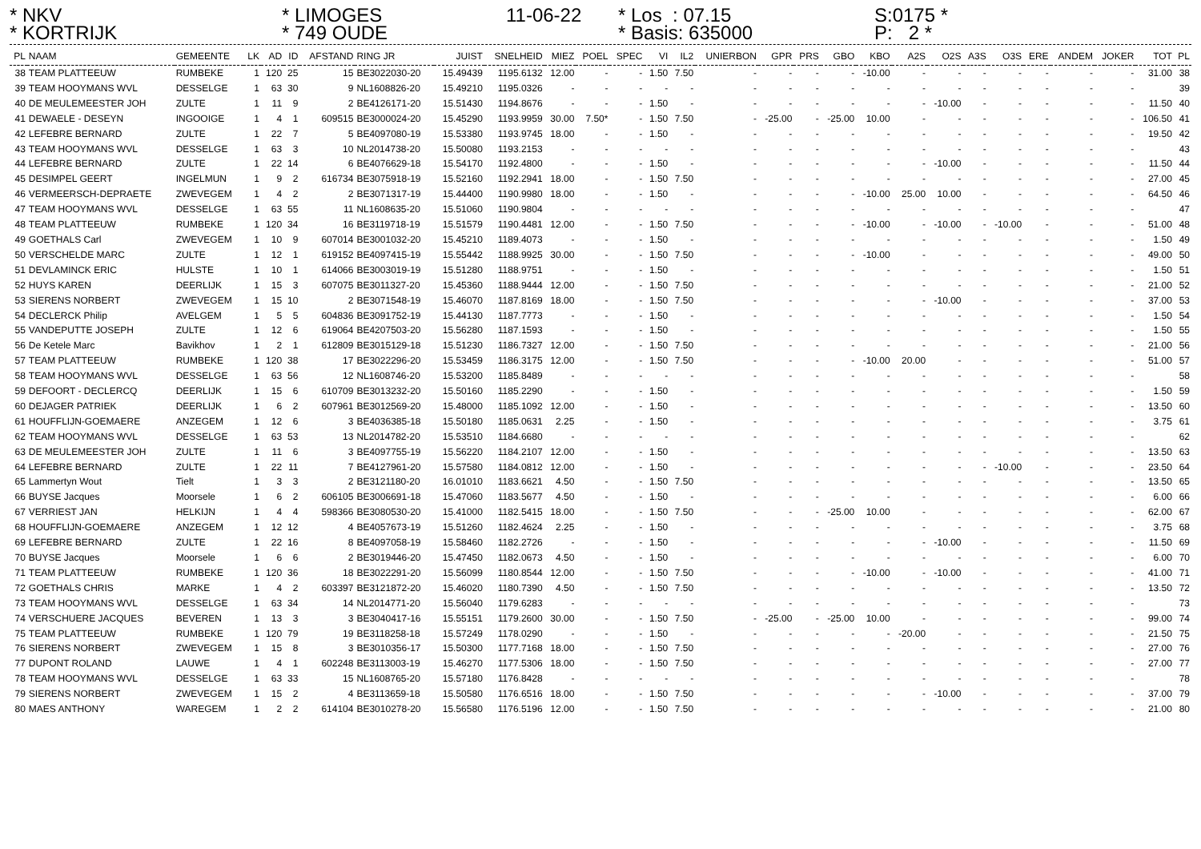* NKV
* LIMOGES
11-06-22
* Los : 07.15
S:0175 *
* KORTRIJK
* 749 OUDE
* Basis: 635000
P: 2 *
| PL | NAAM | GEMEENTE | LK | AD | ID | AFSTAND | RING JR | JUIST | SNELHEID | MIEZ | POEL | SPEC | VI | IL2 | UNIERBON | GPR | PRS | GBO | KBO | A2S | O2S | A3S | O3S | ERE | ANDEM | JOKER | TOT | PL |
| --- | --- | --- | --- | --- | --- | --- | --- | --- | --- | --- | --- | --- | --- | --- | --- | --- | --- | --- | --- | --- | --- | --- | --- | --- | --- | --- | --- | --- |
| 38 | TEAM PLATTEEUW | RUMBEKE | 1 | 120 | 25 | 15 | BE3022030-20 | 15.49439 | 1195.6132 | 12.00 | - | - | 1.50 | 7.50 | - | - | - | - | -10.00 | - | - | - | - | - | - | - | 31.00 | 38 |
| 39 | TEAM HOOYMANS WVL | DESSELGE | 1 | 63 | 30 | 9 | NL1608826-20 | 15.49210 | 1195.0326 | - | - | - | - | - | - | - | - | - | - | - | - | - | - | - | - | - | | 39 |
| 40 | DE MEULEMEESTER JOH | ZULTE | 1 | 11 | 9 | 2 | BE4126171-20 | 15.51430 | 1194.8676 | - | - | - | 1.50 | - | - | - | - | - | - | - | -10.00 | - | - | - | - | - | 11.50 | 40 |
| 41 | DEWAELE - DESEYN | INGOOIGE | 1 | 4 | 1 | 609515 | BE3000024-20 | 15.45290 | 1193.9959 | 30.00 | 7.50* | - | 1.50 | 7.50 | - | -25.00 | - | -25.00 | 10.00 | - | - | - | - | - | - | - | 106.50 | 41 |
| 42 | LEFEBRE BERNARD | ZULTE | 1 | 22 | 7 | 5 | BE4097080-19 | 15.53380 | 1193.9745 | 18.00 | - | - | 1.50 | - | - | - | - | - | - | - | - | - | - | - | - | - | 19.50 | 42 |
| 43 | TEAM HOOYMANS WVL | DESSELGE | 1 | 63 | 3 | 10 | NL2014738-20 | 15.50080 | 1193.2153 | - | - | - | - | - | - | - | - | - | - | - | - | - | - | - | - | - | | 43 |
| 44 | LEFEBRE BERNARD | ZULTE | 1 | 22 | 14 | 6 | BE4076629-18 | 15.54170 | 1192.4800 | - | - | - | 1.50 | - | - | - | - | - | - | - | -10.00 | - | - | - | - | - | 11.50 | 44 |
| 45 | DESIMPEL GEERT | INGELMUN | 1 | 9 | 2 | 616734 | BE3075918-19 | 15.52160 | 1192.2941 | 18.00 | - | - | 1.50 | 7.50 | - | - | - | - | - | - | - | - | - | - | - | - | 27.00 | 45 |
| 46 | VERMEERSCH-DEPRAETE | ZWEVEGEM | 1 | 4 | 2 | 2 | BE3071317-19 | 15.44400 | 1190.9980 | 18.00 | - | - | 1.50 | - | - | - | - | - | -10.00 | 25.00 | 10.00 | - | - | - | - | - | 64.50 | 46 |
| 47 | TEAM HOOYMANS WVL | DESSELGE | 1 | 63 | 55 | 11 | NL1608635-20 | 15.51060 | 1190.9804 | - | - | - | - | - | - | - | - | - | - | - | - | - | - | - | - | - | | 47 |
| 48 | TEAM PLATTEEUW | RUMBEKE | 1 | 120 | 34 | 16 | BE3119718-19 | 15.51579 | 1190.4481 | 12.00 | - | - | 1.50 | 7.50 | - | - | - | - | -10.00 | - | -10.00 | - | -10.00 | - | - | - | 51.00 | 48 |
| 49 | GOETHALS Carl | ZWEVEGEM | 1 | 10 | 9 | 607014 | BE3001032-20 | 15.45210 | 1189.4073 | - | - | - | 1.50 | - | - | - | - | - | - | - | - | - | - | - | - | - | 1.50 | 49 |
| 50 | VERSCHELDE MARC | ZULTE | 1 | 12 | 1 | 619152 | BE4097415-19 | 15.55442 | 1188.9925 | 30.00 | - | - | 1.50 | 7.50 | - | - | - | - | -10.00 | - | - | - | - | - | - | - | 49.00 | 50 |
| 51 | DEVLAMINCK ERIC | HULSTE | 1 | 10 | 1 | 614066 | BE3003019-19 | 15.51280 | 1188.9751 | - | - | - | 1.50 | - | - | - | - | - | - | - | - | - | - | - | - | - | 1.50 | 51 |
| 52 | HUYS KAREN | DEERLIJK | 1 | 15 | 3 | 607075 | BE3011327-20 | 15.45360 | 1188.9444 | 12.00 | - | - | 1.50 | 7.50 | - | - | - | - | - | - | - | - | - | - | - | - | 21.00 | 52 |
| 53 | SIERENS NORBERT | ZWEVEGEM | 1 | 15 | 10 | 2 | BE3071548-19 | 15.46070 | 1187.8169 | 18.00 | - | - | 1.50 | 7.50 | - | - | - | - | - | - | -10.00 | - | - | - | - | - | 37.00 | 53 |
| 54 | DECLERCK Philip | AVELGEM | 1 | 5 | 5 | 604836 | BE3091752-19 | 15.44130 | 1187.7773 | - | - | - | 1.50 | - | - | - | - | - | - | - | - | - | - | - | - | - | 1.50 | 54 |
| 55 | VANDEPUTTE JOSEPH | ZULTE | 1 | 12 | 6 | 619064 | BE4207503-20 | 15.56280 | 1187.1593 | - | - | - | 1.50 | - | - | - | - | - | - | - | - | - | - | - | - | - | 1.50 | 55 |
| 56 | De Ketele Marc | Bavikhov | 1 | 2 | 1 | 612809 | BE3015129-18 | 15.51230 | 1186.7327 | 12.00 | - | - | 1.50 | 7.50 | - | - | - | - | - | - | - | - | - | - | - | - | 21.00 | 56 |
| 57 | TEAM PLATTEEUW | RUMBEKE | 1 | 120 | 38 | 17 | BE3022296-20 | 15.53459 | 1186.3175 | 12.00 | - | - | 1.50 | 7.50 | - | - | - | - | -10.00 | 20.00 | - | - | - | - | - | - | 51.00 | 57 |
| 58 | TEAM HOOYMANS WVL | DESSELGE | 1 | 63 | 56 | 12 | NL1608746-20 | 15.53200 | 1185.8489 | - | - | - | - | - | - | - | - | - | - | - | - | - | - | - | - | - | | 58 |
| 59 | DEFOORT - DECLERCQ | DEERLIJK | 1 | 15 | 6 | 610709 | BE3013232-20 | 15.50160 | 1185.2290 | - | - | - | 1.50 | - | - | - | - | - | - | - | - | - | - | - | - | - | 1.50 | 59 |
| 60 | DEJAGER PATRIEK | DEERLIJK | 1 | 6 | 2 | 607961 | BE3012569-20 | 15.48000 | 1185.1092 | 12.00 | - | - | 1.50 | - | - | - | - | - | - | - | - | - | - | - | - | - | 13.50 | 60 |
| 61 | HOUFFLIJN-GOEMAERE | ANZEGEM | 1 | 12 | 6 | 3 | BE4036385-18 | 15.50180 | 1185.0631 | 2.25 | - | - | 1.50 | - | - | - | - | - | - | - | - | - | - | - | - | - | 3.75 | 61 |
| 62 | TEAM HOOYMANS WVL | DESSELGE | 1 | 63 | 53 | 13 | NL2014782-20 | 15.53510 | 1184.6680 | - | - | - | - | - | - | - | - | - | - | - | - | - | - | - | - | - | | 62 |
| 63 | DE MEULEMEESTER JOH | ZULTE | 1 | 11 | 6 | 3 | BE4097755-19 | 15.56220 | 1184.2107 | 12.00 | - | - | 1.50 | - | - | - | - | - | - | - | - | - | - | - | - | - | 13.50 | 63 |
| 64 | LEFEBRE BERNARD | ZULTE | 1 | 22 | 11 | 7 | BE4127961-20 | 15.57580 | 1184.0812 | 12.00 | - | - | 1.50 | - | - | - | - | - | - | - | - | - | -10.00 | - | - | - | 23.50 | 64 |
| 65 | Lammertyn Wout | Tielt | 1 | 3 | 3 | 2 | BE3121180-20 | 16.01010 | 1183.6621 | 4.50 | - | - | 1.50 | 7.50 | - | - | - | - | - | - | - | - | - | - | - | - | 13.50 | 65 |
| 66 | BUYSE Jacques | Moorsele | 1 | 6 | 2 | 606105 | BE3006691-18 | 15.47060 | 1183.5677 | 4.50 | - | - | 1.50 | - | - | - | - | - | - | - | - | - | - | - | - | - | 6.00 | 66 |
| 67 | VERRIEST JAN | HELKIJN | 1 | 4 | 4 | 598366 | BE3080530-20 | 15.41000 | 1182.5415 | 18.00 | - | - | 1.50 | 7.50 | - | - | - | -25.00 | 10.00 | - | - | - | - | - | - | - | 62.00 | 67 |
| 68 | HOUFFLIJN-GOEMAERE | ANZEGEM | 1 | 12 | 12 | 4 | BE4057673-19 | 15.51260 | 1182.4624 | 2.25 | - | - | 1.50 | - | - | - | - | - | - | - | - | - | - | - | - | - | 3.75 | 68 |
| 69 | LEFEBRE BERNARD | ZULTE | 1 | 22 | 16 | 8 | BE4097058-19 | 15.58460 | 1182.2726 | - | - | - | 1.50 | - | - | - | - | - | - | - | -10.00 | - | - | - | - | - | 11.50 | 69 |
| 70 | BUYSE Jacques | Moorsele | 1 | 6 | 6 | 2 | BE3019446-20 | 15.47450 | 1182.0673 | 4.50 | - | - | 1.50 | - | - | - | - | - | - | - | - | - | - | - | - | - | 6.00 | 70 |
| 71 | TEAM PLATTEEUW | RUMBEKE | 1 | 120 | 36 | 18 | BE3022291-20 | 15.56099 | 1180.8544 | 12.00 | - | - | 1.50 | 7.50 | - | - | - | - | -10.00 | - | -10.00 | - | - | - | - | - | 41.00 | 71 |
| 72 | GOETHALS CHRIS | MARKE | 1 | 4 | 2 | 603397 | BE3121872-20 | 15.46020 | 1180.7390 | 4.50 | - | - | 1.50 | 7.50 | - | - | - | - | - | - | - | - | - | - | - | - | 13.50 | 72 |
| 73 | TEAM HOOYMANS WVL | DESSELGE | 1 | 63 | 34 | 14 | NL2014771-20 | 15.56040 | 1179.6283 | - | - | - | - | - | - | - | - | - | - | - | - | - | - | - | - | - | | 73 |
| 74 | VERSCHUERE JACQUES | BEVEREN | 1 | 13 | 3 | 3 | BE3040417-16 | 15.55151 | 1179.2600 | 30.00 | - | - | 1.50 | 7.50 | - | -25.00 | - | -25.00 | 10.00 | - | - | - | - | - | - | - | 99.00 | 74 |
| 75 | TEAM PLATTEEUW | RUMBEKE | 1 | 120 | 79 | 19 | BE3118258-18 | 15.57249 | 1178.0290 | - | - | - | 1.50 | - | - | - | - | - | - | -20.00 | - | - | - | - | - | - | 21.50 | 75 |
| 76 | SIERENS NORBERT | ZWEVEGEM | 1 | 15 | 8 | 3 | BE3010356-17 | 15.50300 | 1177.7168 | 18.00 | - | - | 1.50 | 7.50 | - | - | - | - | - | - | - | - | - | - | - | - | 27.00 | 76 |
| 77 | DUPONT ROLAND | LAUWE | 1 | 4 | 1 | 602248 | BE3113003-19 | 15.46270 | 1177.5306 | 18.00 | - | - | 1.50 | 7.50 | - | - | - | - | - | - | - | - | - | - | - | - | 27.00 | 77 |
| 78 | TEAM HOOYMANS WVL | DESSELGE | 1 | 63 | 33 | 15 | NL1608765-20 | 15.57180 | 1176.8428 | - | - | - | - | - | - | - | - | - | - | - | - | - | - | - | - | - | | 78 |
| 79 | SIERENS NORBERT | ZWEVEGEM | 1 | 15 | 2 | 4 | BE3113659-18 | 15.50580 | 1176.6516 | 18.00 | - | - | 1.50 | 7.50 | - | - | - | - | - | - | -10.00 | - | - | - | - | - | 37.00 | 79 |
| 80 | MAES ANTHONY | WAREGEM | 1 | 2 | 2 | 614104 | BE3010278-20 | 15.56580 | 1176.5196 | 12.00 | - | - | 1.50 | 7.50 | - | - | - | - | - | - | - | - | - | - | - | - | 21.00 | 80 |